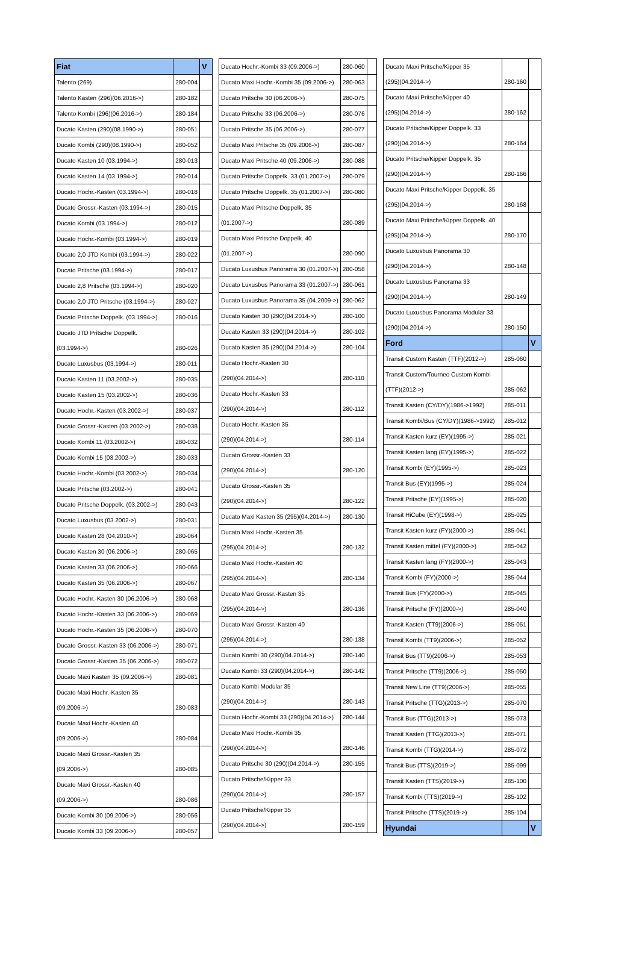| Fiat | | V |
| Talento (269) | 280-004 | |
| Talento Kasten (296)(06.2016->) | 280-182 | |
| Talento Kombi (296)(06.2016->) | 280-184 | |
| Ducato Kasten (290)(08.1990->) | 280-051 | |
| Ducato Kombi (290)(08.1990->) | 280-052 | |
| Ducato Kasten 10 (03.1994->) | 280-013 | |
| Ducato Kasten 14 (03.1994->) | 280-014 | |
| Ducato Hochr.-Kasten (03.1994->) | 280-018 | |
| Ducato Grossr.-Kasten (03.1994->) | 280-015 | |
| Ducato Kombi (03.1994->) | 280-012 | |
| Ducato Hochr.-Kombi (03.1994->) | 280-019 | |
| Ducato 2,0 JTD Kombi (03.1994->) | 280-022 | |
| Ducato Pritsche (03.1994->) | 280-017 | |
| Ducato 2,8 Pritsche (03.1994->) | 280-020 | |
| Ducato 2,0 JTD Pritsche (03.1994->) | 280-027 | |
| Ducato Pritsche Doppelk. (03.1994->) | 280-016 | |
| Ducato JTD Pritsche Doppelk. | | |
| (03.1994->) | 280-026 | |
| Ducato Luxusbus (03.1994->) | 280-011 | |
| Ducato Kasten 11 (03.2002->) | 280-035 | |
| Ducato Kasten 15 (03.2002->) | 280-036 | |
| Ducato Hochr.-Kasten (03.2002->) | 280-037 | |
| Ducato Grossr.-Kasten (03.2002->) | 280-038 | |
| Ducato Kombi 11 (03.2002->) | 280-032 | |
| Ducato Kombi 15 (03.2002->) | 280-033 | |
| Ducato Hochr.-Kombi (03.2002->) | 280-034 | |
| Ducato Pritsche (03.2002->) | 280-041 | |
| Ducato Pritsche Doppelk. (03.2002->) | 280-043 | |
| Ducato Luxusbus (03.2002->) | 280-031 | |
| Ducato Kasten 28 (04.2010->) | 280-064 | |
| Ducato Kasten 30 (06.2006->) | 280-065 | |
| Ducato Kasten 33 (06.2006->) | 280-066 | |
| Ducato Kasten 35 (06.2006->) | 280-067 | |
| Ducato Hochr.-Kasten 30 (06.2006->) | 280-068 | |
| Ducato Hochr.-Kasten 33 (06.2006->) | 280-069 | |
| Ducato Hochr.-Kasten 35 (06.2006->) | 280-070 | |
| Ducato Grossr.-Kasten 33 (06.2006->) | 280-071 | |
| Ducato Grossr.-Kasten 35 (06.2006->) | 280-072 | |
| Ducato Maxi Kasten 35 (09.2006->) | 280-081 | |
| Ducato Maxi Hochr.-Kasten 35 | | |
| (09.2006->) | 280-083 | |
| Ducato Maxi Hochr.-Kasten 40 | | |
| (09.2006->) | 280-084 | |
| Ducato Maxi Grossr.-Kasten 35 | | |
| (09.2006->) | 280-085 | |
| Ducato Maxi Grossr.-Kasten 40 | | |
| (09.2006->) | 280-086 | |
| Ducato Kombi 30 (09.2006->) | 280-056 | |
| Ducato Kombi 33 (09.2006->) | 280-057 | |
| Ducato Hochr.-Kombi 33 (09.2006->) | 280-060 | |
| Ducato Maxi Hochr.-Kombi 35 (09.2006->) | 280-063 | |
| Ducato Pritsche 30 (06.2006->) | 280-075 | |
| Ducato Pritsche 33 (06.2006->) | 280-076 | |
| Ducato Pritsche 35 (06.2006->) | 280-077 | |
| Ducato Maxi Pritsche 35 (09.2006->) | 280-087 | |
| Ducato Maxi Pritsche 40 (09.2006->) | 280-088 | |
| Ducato Pritsche Doppelk. 33 (01.2007->) | 280-079 | |
| Ducato Pritsche Doppelk. 35 (01.2007->) | 280-080 | |
| Ducato Maxi Pritsche Doppelk. 35 | | |
| (01.2007->) | 280-089 | |
| Ducato Maxi Pritsche Doppelk. 40 | | |
| (01.2007->) | 280-090 | |
| Ducato Luxusbus Panorama 30 (01.2007->) | 280-058 | |
| Ducato Luxusbus Panorama 33 (01.2007->) | 280-061 | |
| Ducato Luxusbus Panorama 35 (04.2009->) | 280-062 | |
| Ducato Kasten 30 (290)(04.2014->) | 280-100 | |
| Ducato Kasten 33 (290)(04.2014->) | 280-102 | |
| Ducato Kasten 35 (290)(04.2014->) | 280-104 | |
| Ducato Hochr.-Kasten 30 | | |
| (290)(04.2014->) | 280-110 | |
| Ducato Hochr.-Kasten 33 | | |
| (290)(04.2014->) | 280-112 | |
| Ducato Hochr.-Kasten 35 | | |
| (290)(04.2014->) | 280-114 | |
| Ducato Grossr.-Kasten 33 | | |
| (290)(04.2014->) | 280-120 | |
| Ducato Grossr.-Kasten 35 | | |
| (290)(04.2014->) | 280-122 | |
| Ducato Maxi Kasten 35 (295)(04.2014->) | 280-130 | |
| Ducato Maxi Hochr.-Kasten 35 | | |
| (295)(04.2014->) | 280-132 | |
| Ducato Maxi Hochr.-Kasten 40 | | |
| (295)(04.2014->) | 280-134 | |
| Ducato Maxi Grossr.-Kasten 35 | | |
| (295)(04.2014->) | 280-136 | |
| Ducato Maxi Grossr.-Kasten 40 | | |
| (295)(04.2014->) | 280-138 | |
| Ducato Kombi 30 (290)(04.2014->) | 280-140 | |
| Ducato Kombi 33 (290)(04.2014->) | 280-142 | |
| Ducato Kombi Modular 35 | | |
| (290)(04.2014->) | 280-143 | |
| Ducato Hochr.-Kombi 33 (290)(04.2014->) | 280-144 | |
| Ducato Maxi Hochr.-Kombi 35 | | |
| (290)(04.2014->) | 280-146 | |
| Ducato Pritsche 30 (290)(04.2014->) | 280-155 | |
| Ducato Pritsche/Kipper 33 | | |
| (290)(04.2014->) | 280-157 | |
| Ducato Pritsche/Kipper 35 | | |
| (290)(04.2014->) | 280-159 | |
| Ducato Maxi Pritsche/Kipper 35 | | |
| (295)(04.2014->) | 280-160 | |
| Ducato Maxi Pritsche/Kipper 40 | | |
| (295)(04.2014->) | 280-162 | |
| Ducato Pritsche/Kipper Doppelk. 33 | | |
| (290)(04.2014->) | 280-164 | |
| Ducato Pritsche/Kipper Doppelk. 35 | | |
| (290)(04.2014->) | 280-166 | |
| Ducato Maxi Pritsche/Kipper Doppelk. 35 | | |
| (295)(04.2014->) | 280-168 | |
| Ducato Maxi Pritsche/Kipper Doppelk. 40 | | |
| (295)(04.2014->) | 280-170 | |
| Ducato Luxusbus Panorama 30 | | |
| (290)(04.2014->) | 280-148 | |
| Ducato Luxusbus Panorama 33 | | |
| (290)(04.2014->) | 280-149 | |
| Ducato Luxusbus Panorama Modular 33 | | |
| (290)(04.2014->) | 280-150 | |
| Ford | | V |
| Transit Custom Kasten (TTF)(2012->) | 285-060 | |
| Transit Custom/Tourneo Custom Kombi | | |
| (TTF)(2012->) | 285-062 | |
| Transit Kasten (CY/DY)(1986->1992) | 285-011 | |
| Transit Kombi/Bus (CY/DY)(1986->1992) | 285-012 | |
| Transit Kasten kurz (EY)(1995->) | 285-021 | |
| Transit Kasten lang (EY)(1995->) | 285-022 | |
| Transit Kombi (EY)(1995->) | 285-023 | |
| Transit Bus (EY)(1995->) | 285-024 | |
| Transit Pritsche (EY)(1995->) | 285-020 | |
| Transit HiCube (EY)(1998->) | 285-025 | |
| Transit Kasten kurz (FY)(2000->) | 285-041 | |
| Transit Kasten mittel (FY)(2000->) | 285-042 | |
| Transit Kasten lang (FY)(2000->) | 285-043 | |
| Transit Kombi (FY)(2000->) | 285-044 | |
| Transit Bus (FY)(2000->) | 285-045 | |
| Transit Pritsche (FY)(2000->) | 285-040 | |
| Transit Kasten (TT9)(2006->) | 285-051 | |
| Transit Kombi (TT9)(2006->) | 285-052 | |
| Transit Bus (TT9)(2006->) | 285-053 | |
| Transit Pritsche (TT9)(2006->) | 285-050 | |
| Transit New Line (TT9)(2006->) | 285-055 | |
| Transit Pritsche (TTG)(2013->) | 285-070 | |
| Transit Bus (TTG)(2013->) | 285-073 | |
| Transit Kasten (TTG)(2013->) | 285-071 | |
| Transit Kombi (TTG)(2014->) | 285-072 | |
| Transit Bus (TTS)(2019->) | 285-099 | |
| Transit Kasten (TTS)(2019->) | 285-100 | |
| Transit Kombi (TTS)(2019->) | 285-102 | |
| Transit Pritsche (TTS)(2019->) | 285-104 | |
| Hyundai | | V |